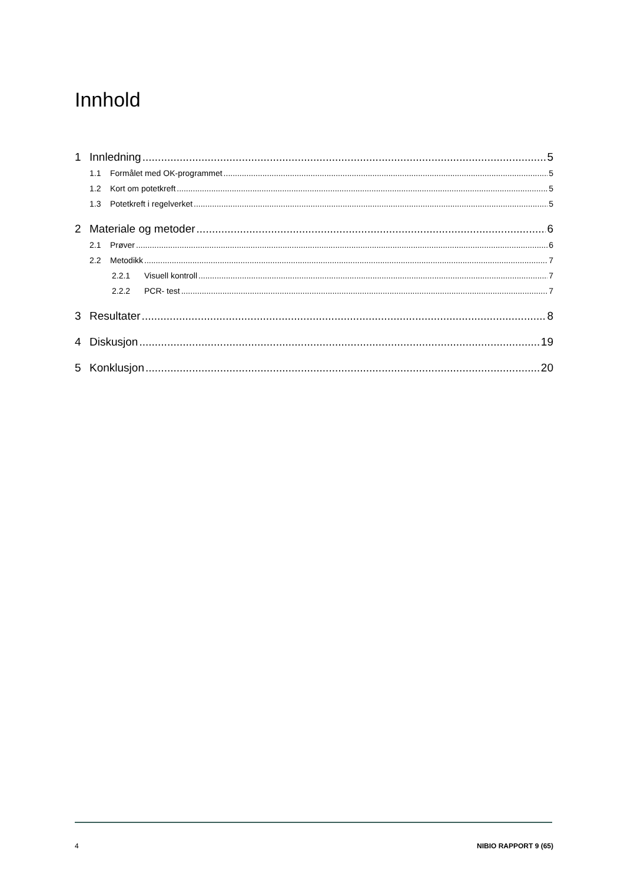Innhold
1 Innledning 5
1.1 Formålet med OK-programmet 5
1.2 Kort om potetkreft 5
1.3 Potetkreft i regelverket 5
2 Materiale og metoder 6
2.1 Prøver 6
2.2 Metodikk 7
2.2.1 Visuell kontroll 7
2.2.2 PCR- test 7
3 Resultater 8
4 Diskusjon 19
5 Konklusjon 20
4 NIBIO RAPPORT 9 (65)